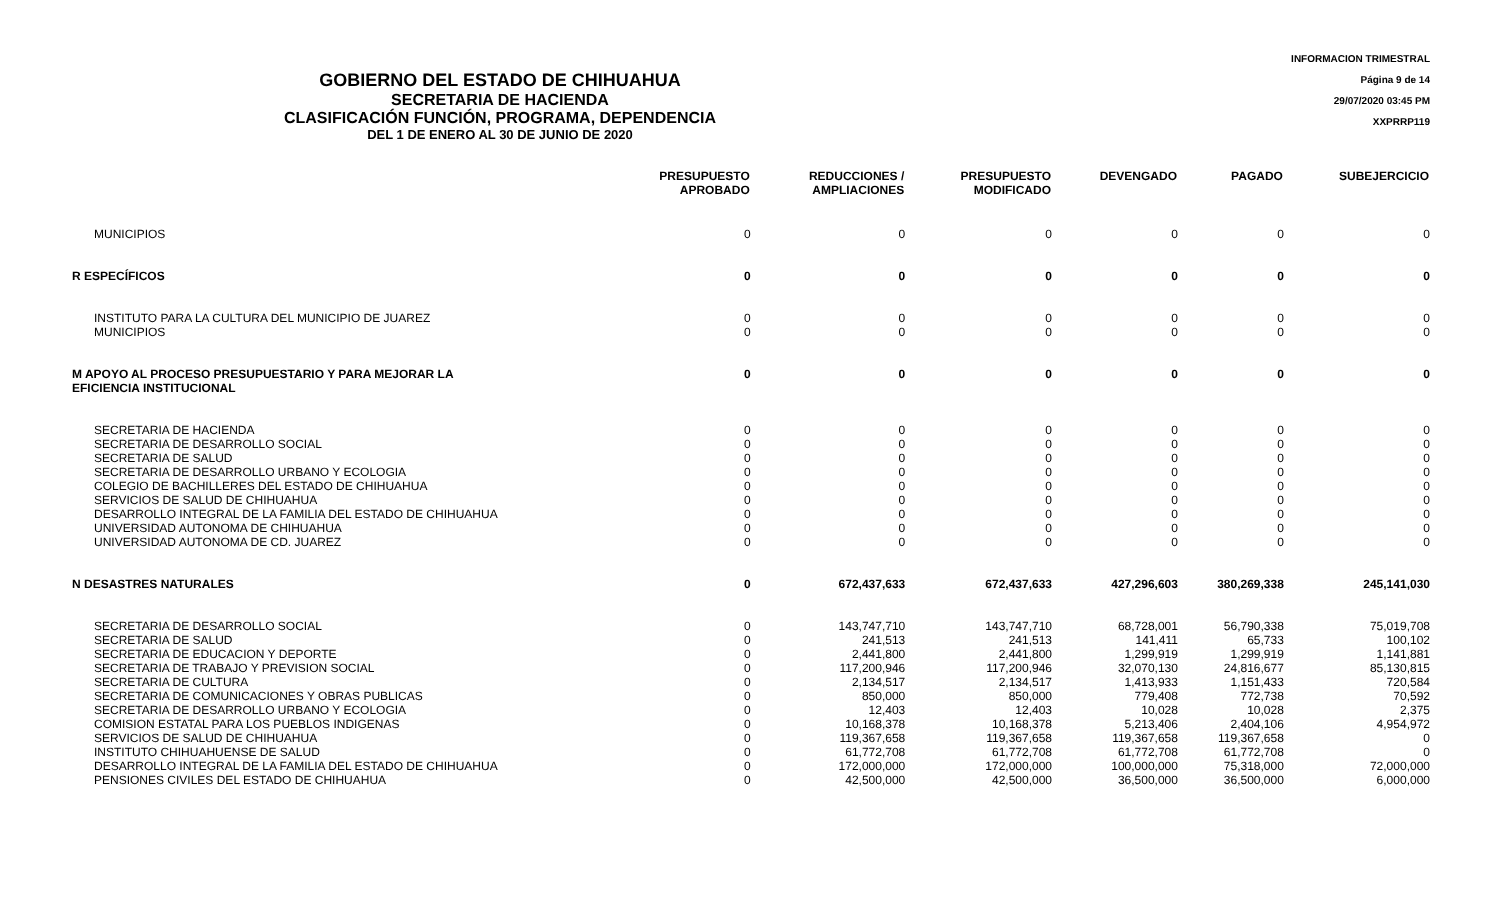GOBIERNO DEL ESTADO DE CHIHUAHUA
SECRETARIA DE HACIENDA
CLASIFICACIÓN FUNCIÓN, PROGRAMA, DEPENDENCIA
DEL 1 DE ENERO AL 30 DE JUNIO DE 2020
INFORMACION TRIMESTRAL
Página 9 de 14
29/07/2020 03:45 PM
XXPRRP119
| | PRESUPUESTO APROBADO | REDUCCIONES / AMPLIACIONES | PRESUPUESTO MODIFICADO | DEVENGADO | PAGADO | SUBEJERCICIO |
| --- | --- | --- | --- | --- | --- | --- |
| MUNICIPIOS | 0 | 0 | 0 | 0 | 0 | 0 |
| R ESPECÍFICOS | 0 | 0 | 0 | 0 | 0 | 0 |
| INSTITUTO PARA LA CULTURA DEL MUNICIPIO DE JUAREZ | 0 | 0 | 0 | 0 | 0 | 0 |
| MUNICIPIOS | 0 | 0 | 0 | 0 | 0 | 0 |
| M APOYO AL PROCESO PRESUPUESTARIO Y PARA MEJORAR LA EFICIENCIA INSTITUCIONAL | 0 | 0 | 0 | 0 | 0 | 0 |
| SECRETARIA DE HACIENDA | 0 | 0 | 0 | 0 | 0 | 0 |
| SECRETARIA DE DESARROLLO SOCIAL | 0 | 0 | 0 | 0 | 0 | 0 |
| SECRETARIA DE SALUD | 0 | 0 | 0 | 0 | 0 | 0 |
| SECRETARIA DE DESARROLLO URBANO Y ECOLOGIA | 0 | 0 | 0 | 0 | 0 | 0 |
| COLEGIO DE BACHILLERES DEL ESTADO DE CHIHUAHUA | 0 | 0 | 0 | 0 | 0 | 0 |
| SERVICIOS DE SALUD DE CHIHUAHUA | 0 | 0 | 0 | 0 | 0 | 0 |
| DESARROLLO INTEGRAL DE LA FAMILIA DEL ESTADO DE CHIHUAHUA | 0 | 0 | 0 | 0 | 0 | 0 |
| UNIVERSIDAD AUTONOMA DE CHIHUAHUA | 0 | 0 | 0 | 0 | 0 | 0 |
| UNIVERSIDAD AUTONOMA DE CD. JUAREZ | 0 | 0 | 0 | 0 | 0 | 0 |
| N DESASTRES NATURALES | 0 | 672,437,633 | 672,437,633 | 427,296,603 | 380,269,338 | 245,141,030 |
| SECRETARIA DE DESARROLLO SOCIAL | 0 | 143,747,710 | 143,747,710 | 68,728,001 | 56,790,338 | 75,019,708 |
| SECRETARIA DE SALUD | 0 | 241,513 | 241,513 | 141,411 | 65,733 | 100,102 |
| SECRETARIA DE EDUCACION Y DEPORTE | 0 | 2,441,800 | 2,441,800 | 1,299,919 | 1,299,919 | 1,141,881 |
| SECRETARIA DE TRABAJO Y PREVISION SOCIAL | 0 | 117,200,946 | 117,200,946 | 32,070,130 | 24,816,677 | 85,130,815 |
| SECRETARIA DE CULTURA | 0 | 2,134,517 | 2,134,517 | 1,413,933 | 1,151,433 | 720,584 |
| SECRETARIA DE COMUNICACIONES Y OBRAS PUBLICAS | 0 | 850,000 | 850,000 | 779,408 | 772,738 | 70,592 |
| SECRETARIA DE DESARROLLO URBANO Y ECOLOGIA | 0 | 12,403 | 12,403 | 10,028 | 10,028 | 2,375 |
| COMISION ESTATAL PARA LOS PUEBLOS INDIGENAS | 0 | 10,168,378 | 10,168,378 | 5,213,406 | 2,404,106 | 4,954,972 |
| SERVICIOS DE SALUD DE CHIHUAHUA | 0 | 119,367,658 | 119,367,658 | 119,367,658 | 119,367,658 | 0 |
| INSTITUTO CHIHUAHUENSE DE SALUD | 0 | 61,772,708 | 61,772,708 | 61,772,708 | 61,772,708 | 0 |
| DESARROLLO INTEGRAL DE LA FAMILIA DEL ESTADO DE CHIHUAHUA | 0 | 172,000,000 | 172,000,000 | 100,000,000 | 75,318,000 | 72,000,000 |
| PENSIONES CIVILES DEL ESTADO DE CHIHUAHUA | 0 | 42,500,000 | 42,500,000 | 36,500,000 | 36,500,000 | 6,000,000 |